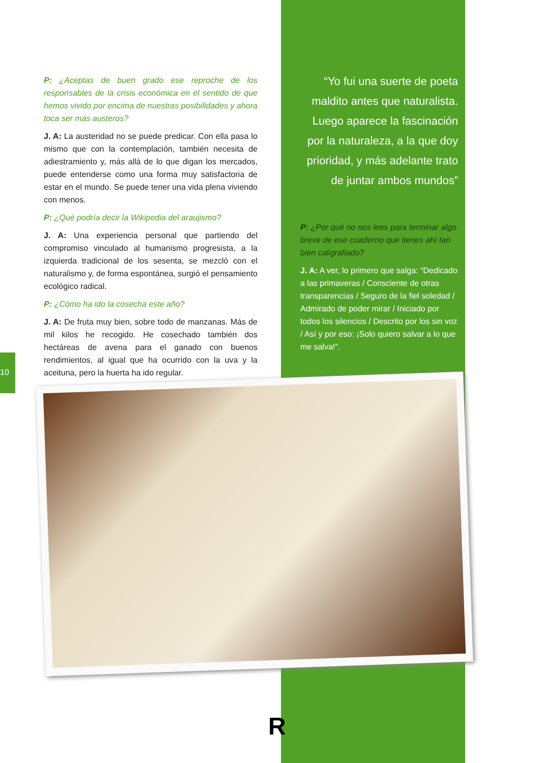P: ¿Aceptas de buen grado ese reproche de los responsables de la crisis económica en el sentido de que hemos vivido por encima de nuestras posibilidades y ahora toca ser más austeros?
J. A: La austeridad no se puede predicar. Con ella pasa lo mismo que con la contemplación, también necesita de adiestramiento y, más allá de lo que digan los mercados, puede entenderse como una forma muy satisfactoria de estar en el mundo. Se puede tener una vida plena viviendo con menos.
P: ¿Qué podría decir la Wikipedia del araujismo?
J. A: Una experiencia personal que partiendo del compromiso vinculado al humanismo progresista, a la izquierda tradicional de los sesenta, se mezcló con el naturalismo y, de forma espontánea, surgió el pensamiento ecológico radical.
P: ¿Cómo ha ido la cosecha este año?
J. A: De fruta muy bien, sobre todo de manzanas. Más de mil kilos he recogido. He cosechado también dos hectáreas de avena para el ganado con buenos rendimientos, al igual que ha ocurrido con la uva y la aceituna, pero la huerta ha ido regular.
“Yo fui una suerte de poeta maldito antes que naturalista. Luego aparece la fascinación por la naturaleza, a la que doy prioridad, y más adelante trato de juntar ambos mundos”
P: ¿Por qué no nos lees para terminar algo breve de ese cuaderno que tienes ahí tan bien caligrafiado?
J. A: A ver, lo primero que salga: “Dedicado a las primaveras / Consciente de otras transparencias / Seguro de la fiel soledad / Admirado de poder mirar / Iniciado por todos los silencios / Descrito por los sin voz / Así y por eso: ¡Solo quiero salvar a lo que me salva!”.
10
R